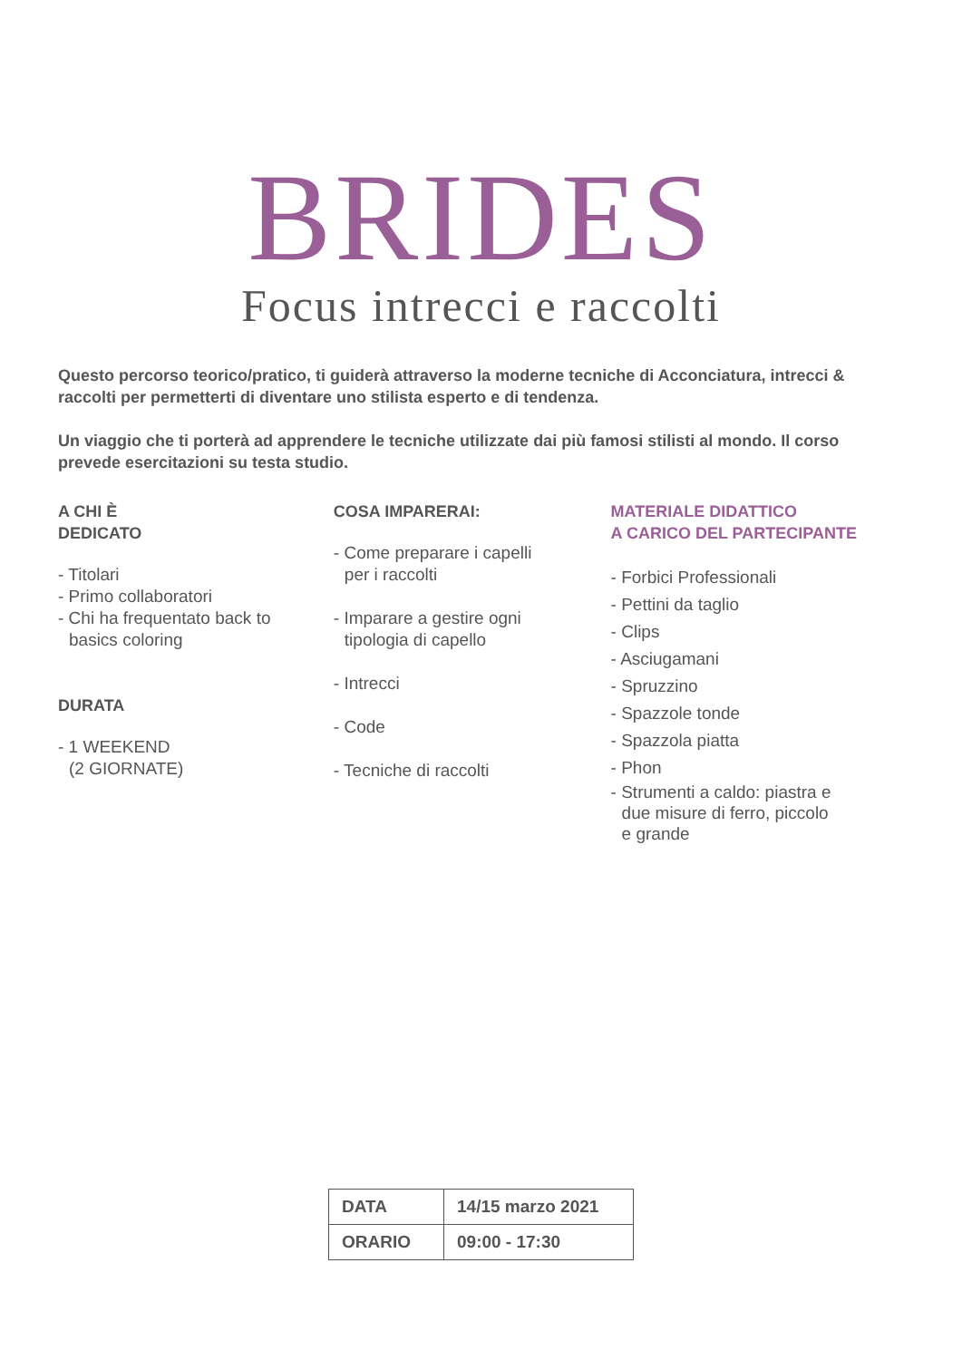BRIDES
Focus intrecci e raccolti
Questo percorso teorico/pratico, ti guiderà attraverso la moderne tecniche di Acconciatura, intrecci & raccolti per permetterti di diventare uno stilista esperto e di tendenza.
Un viaggio che ti porterà ad apprendere le tecniche utilizzate dai più famosi stilisti al mondo. Il corso prevede esercitazioni su testa studio.
A CHI È
DEDICATO
- Titolari
- Primo collaboratori
- Chi ha frequentato back to
basics coloring
DURATA
- 1 WEEKEND
(2 GIORNATE)
COSA IMPARERAI:
- Come preparare i capelli
per i raccolti
- Imparare a gestire ogni
tipologia di capello
- Intrecci
- Code
- Tecniche di raccolti
MATERIALE DIDATTICO
A CARICO DEL PARTECIPANTE
- Forbici Professionali
- Pettini da taglio
- Clips
- Asciugamani
- Spruzzino
- Spazzole tonde
- Spazzola piatta
- Phon
- Strumenti a caldo: piastra e
due misure di ferro, piccolo
e grande
| DATA | 14/15 marzo 2021 |
| ORARIO | 09:00 - 17:30 |